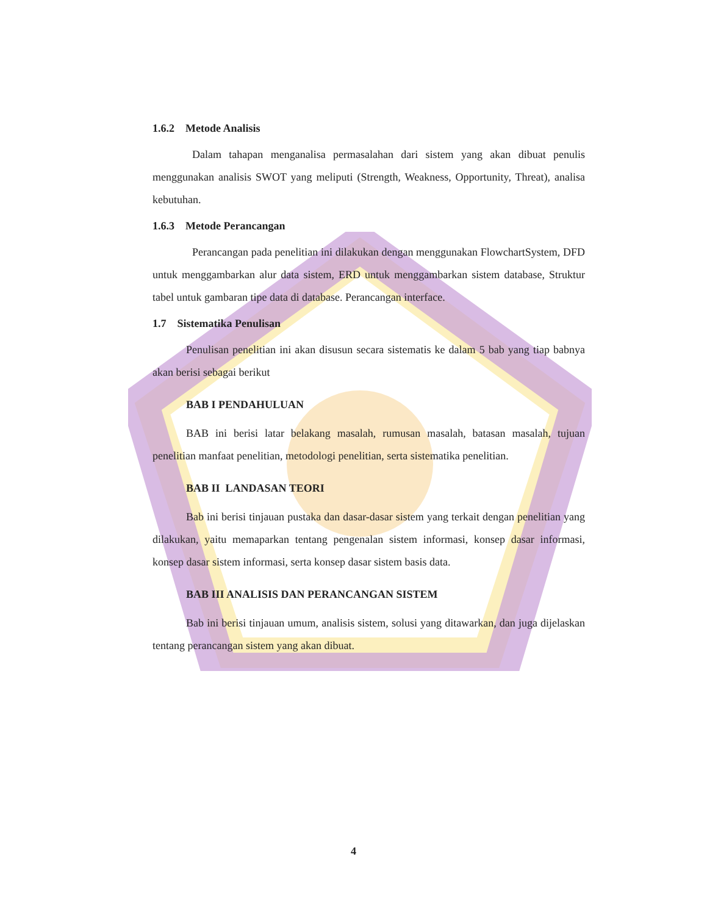1.6.2 Metode Analisis
Dalam tahapan menganalisa permasalahan dari sistem yang akan dibuat penulis menggunakan analisis SWOT yang meliputi (Strength, Weakness, Opportunity, Threat), analisa kebutuhan.
1.6.3 Metode Perancangan
Perancangan pada penelitian ini dilakukan dengan menggunakan FlowchartSystem, DFD untuk menggambarkan alur data sistem, ERD untuk menggambarkan sistem database, Struktur tabel untuk gambaran tipe data di database. Perancangan interface.
1.7 Sistematika Penulisan
Penulisan penelitian ini akan disusun secara sistematis ke dalam 5 bab yang tiap babnya akan berisi sebagai berikut
BAB I PENDAHULUAN
BAB ini berisi latar belakang masalah, rumusan masalah, batasan masalah, tujuan penelitian manfaat penelitian, metodologi penelitian, serta sistematika penelitian.
BAB II LANDASAN TEORI
Bab ini berisi tinjauan pustaka dan dasar-dasar sistem yang terkait dengan penelitian yang dilakukan, yaitu memaparkan tentang pengenalan sistem informasi, konsep dasar informasi, konsep dasar sistem informasi, serta konsep dasar sistem basis data.
BAB III ANALISIS DAN PERANCANGAN SISTEM
Bab ini berisi tinjauan umum, analisis sistem, solusi yang ditawarkan, dan juga dijelaskan tentang perancangan sistem yang akan dibuat.
4